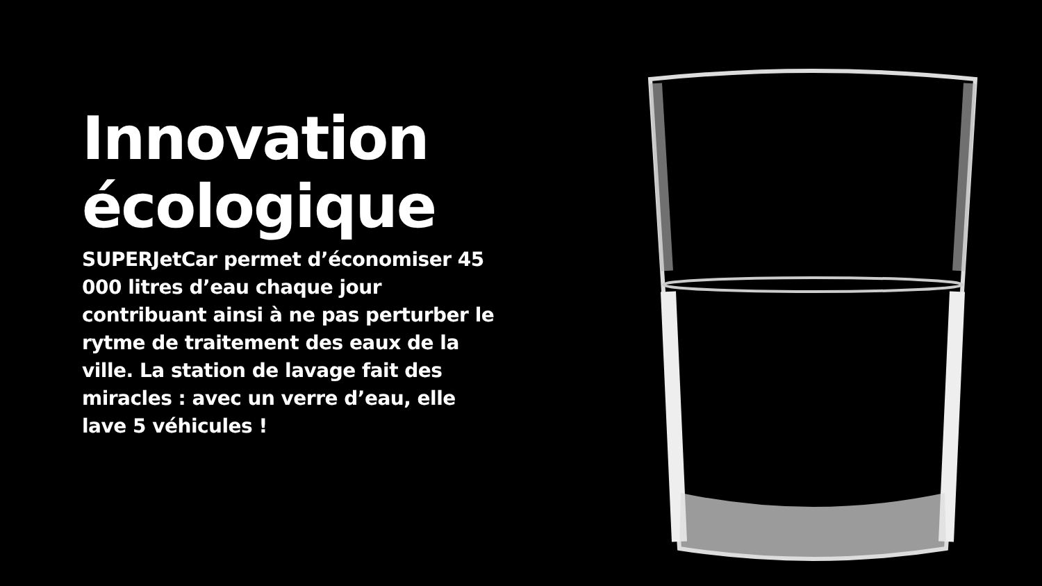Innovation
écologique
SUPERJetCar permet d’économiser 45 000 litres d’eau chaque jour contribuant ainsi à ne pas perturber le rytme de traitement des eaux de la ville. La station de lavage fait des miracles : avec un verre d’eau, elle lave 5 véhicules !